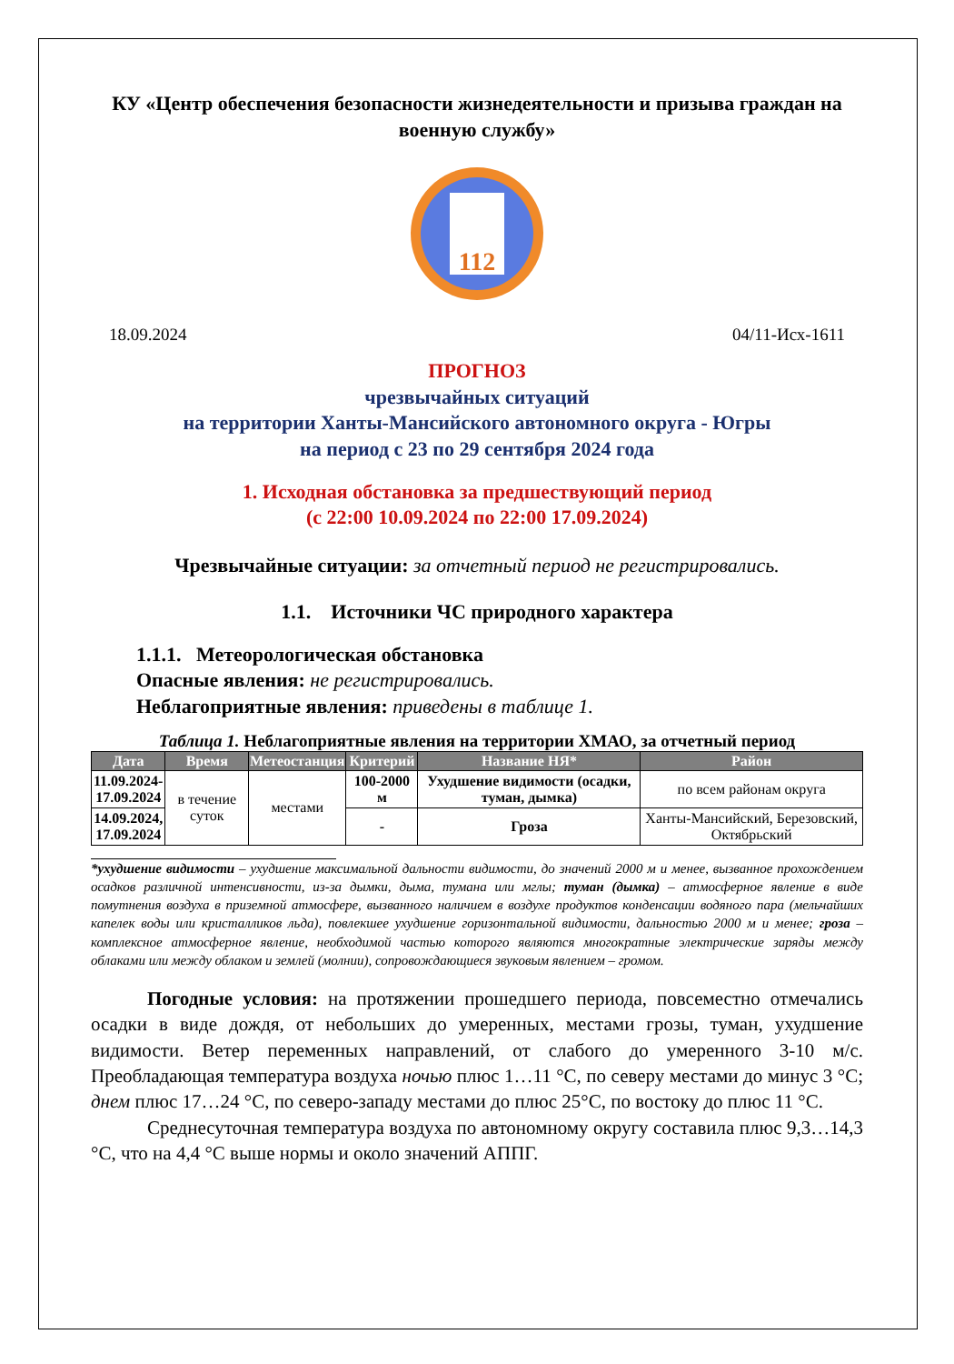КУ «Центр обеспечения безопасности жизнедеятельности и призыва граждан на военную службу»
112
18.09.2024 04/11-Исх-1611
ПРОГНОЗ
чрезвычайных ситуаций
на территории Ханты-Мансийского автономного округа - Югры
на период с 23 по 29 сентября 2024 года
1. Исходная обстановка за предшествующий период
(с 22:00 10.09.2024 по 22:00 17.09.2024)
Чрезвычайные ситуации: за отчетный период не регистрировались.
1.1. Источники ЧС природного характера
1.1.1. Метеорологическая обстановка
Опасные явления: не регистрировались.
Неблагоприятные явления: приведены в таблице 1.
Таблица 1. Неблагоприятные явления на территории ХМАО, за отчетный период
| Дата | Время | Метеостанция | Критерий | Название НЯ* | Район |
| --- | --- | --- | --- | --- | --- |
| 11.09.2024- 17.09.2024 | в течение суток | местами | 100-2000 м | Ухудшение видимости (осадки, туман, дымка) | по всем районам округа |
| 14.09.2024, 17.09.2024 | | | - | Гроза | Ханты-Мансийский, Березовский, Октябрьский |
*ухудшение видимости – ухудшение максимальной дальности видимости, до значений 2000 м и менее, вызванное прохождением осадков различной интенсивности, из-за дымки, дыма, тумана или мглы; туман (дымка) – атмосферное явление в виде помутнения воздуха в приземной атмосфере, вызванного наличием в воздухе продуктов конденсации водяного пара (мельчайших капелек воды или кристалликов льда), повлекшее ухудшение горизонтальной видимости, дальностью 2000 м и менее; гроза – комплексное атмосферное явление, необходимой частью которого являются многократные электрические заряды между облаками или между облаком и землей (молнии), сопровождающиеся звуковым явлением – громом.
Погодные условия: на протяжении прошедшего периода, повсеместно отмечались осадки в виде дождя, от небольших до умеренных, местами грозы, туман, ухудшение видимости. Ветер переменных направлений, от слабого до умеренного 3-10 м/с. Преобладающая температура воздуха ночью плюс 1…11 °C, по северу местами до минус 3 °C; днем плюс 17…24 °C, по северо-западу местами до плюс 25°C, по востоку до плюс 11 °C.
Среднесуточная температура воздуха по автономному округу составила плюс 9,3…14,3 °C, что на 4,4 °C выше нормы и около значений АППГ.